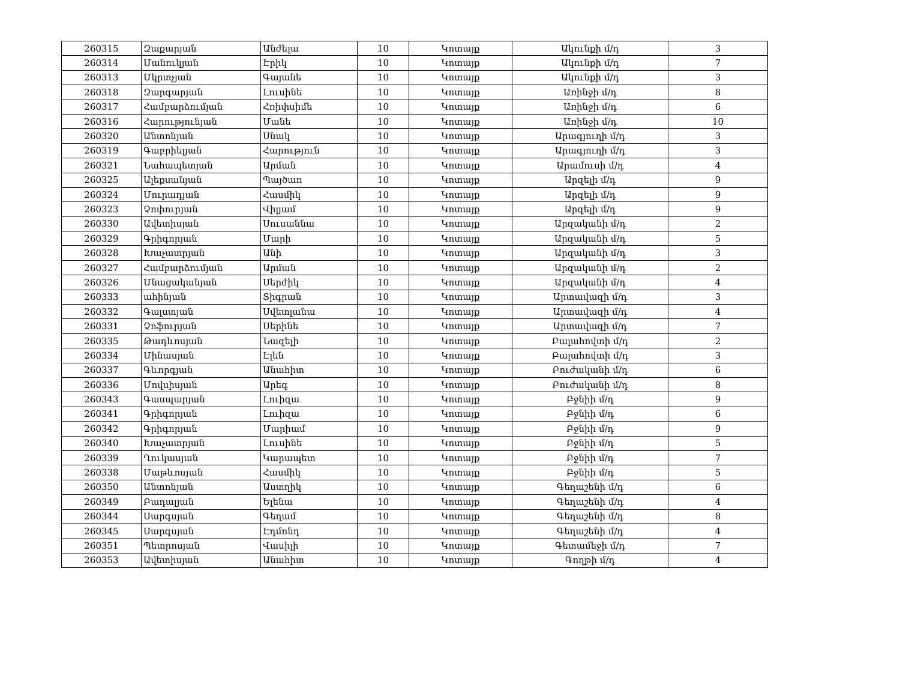| 260315 | Զաքարյան | Անժելա | 10 | Կոտայք | Ակունքի մ/դ | 3 |
| 260314 | Մանուկյան | Էրիկ | 10 | Կոտայք | Ակունքի մ/դ | 7 |
| 260313 | Մկրտչյան | Գայանե | 10 | Կոտայք | Ակունքի մ/դ | 3 |
| 260318 | Զարգարյան | Լուսինե | 10 | Կոտայք | Առինջի մ/դ | 8 |
| 260317 | Համբարձումյան | Հռիփսիմե | 10 | Կոտայք | Առինջի մ/դ | 6 |
| 260316 | Հարությունյան | Մանե | 10 | Կոտայք | Առինջի մ/դ | 10 |
| 260320 | Անտոնյան | Սնակ | 10 | Կոտայք | Արագյուղի մ/դ | 3 |
| 260319 | Գաբրիելյան | Հարություն | 10 | Կոտայք | Արագյուղի մ/դ | 3 |
| 260321 | Նահապետյան | Արման | 10 | Կոտայք | Արամուսի մ/դ | 4 |
| 260325 | Ալեքսանյան | Պայծառ | 10 | Կոտայք | Արզելի մ/դ | 9 |
| 260324 | Մուրադյան | Հասմիկ | 10 | Կոտայք | Արզելի մ/դ | 9 |
| 260323 | Չոփուրյան | Վիլյամ | 10 | Կոտայք | Արզելի մ/դ | 9 |
| 260330 | Ավետիսյան | Սուսաննա | 10 | Կոտայք | Արզականի մ/դ | 2 |
| 260329 | Գրիգորյան | Մարի | 10 | Կոտայք | Արզականի մ/դ | 5 |
| 260328 | Խաչատրյան | Անի | 10 | Կոտայք | Արզականի մ/դ | 3 |
| 260327 | Համբարձումյան | Արման | 10 | Կոտայք | Արզականի մ/դ | 2 |
| 260326 | Մնացականյան | Սերժիկ | 10 | Կոտայք | Արզականի մ/դ | 4 |
| 260333 | ահինյան | Տիգրան | 10 | Կոտայք | Արտավազի մ/դ | 3 |
| 260332 | Գալստյան | Սվետլանա | 10 | Կոտայք | Արտավազի մ/դ | 4 |
| 260331 | Չոֆուրյան | Սերինե | 10 | Կոտայք | Արտավազի մ/դ | 7 |
| 260335 | Թադևոսյան | Նազելի | 10 | Կոտայք | Բալահովտի մ/դ | 2 |
| 260334 | Մինասյան | Էլեն | 10 | Կոտայք | Բալահովտի մ/դ | 3 |
| 260337 | Գևորգյան | Անահիտ | 10 | Կոտայք | Բուժականի մ/դ | 6 |
| 260336 | Մովսիսյան | Արեգ | 10 | Կոտայք | Բուժականի մ/դ | 8 |
| 260343 | Գասպարյան | Լուիզա | 10 | Կոտայք | Բջնիի մ/դ | 9 |
| 260341 | Գրիգորյան | Լուիզա | 10 | Կոտայք | Բջնիի մ/դ | 6 |
| 260342 | Գրիգորյան | Մարիամ | 10 | Կոտայք | Բջնիի մ/դ | 9 |
| 260340 | Խաչատրյան | Լուսինե | 10 | Կոտայք | Բջնիի մ/դ | 5 |
| 260339 | Ղուկասյան | Կարապետ | 10 | Կոտայք | Բջնիի մ/դ | 7 |
| 260338 | Մաթևոսյան | Հասմիկ | 10 | Կոտայք | Բջնիի մ/դ | 5 |
| 260350 | Անտոնյան | Աստղիկ | 10 | Կոտայք | Գեղաշենի մ/դ | 6 |
| 260349 | Բադալյան | Ելենա | 10 | Կոտայք | Գեղաշենի մ/դ | 4 |
| 260344 | Սարգսյան | Գեղամ | 10 | Կոտայք | Գեղաշենի մ/դ | 8 |
| 260345 | Սարգսյան | Էդմոնդ | 10 | Կոտայք | Գեղաշենի մ/դ | 4 |
| 260351 | Պետրոսյան | Վասիլի | 10 | Կոտայք | Գետամեջի մ/դ | 7 |
| 260353 | Ավետիսյան | Անահիտ | 10 | Կոտայք | Գողթի մ/դ | 4 |